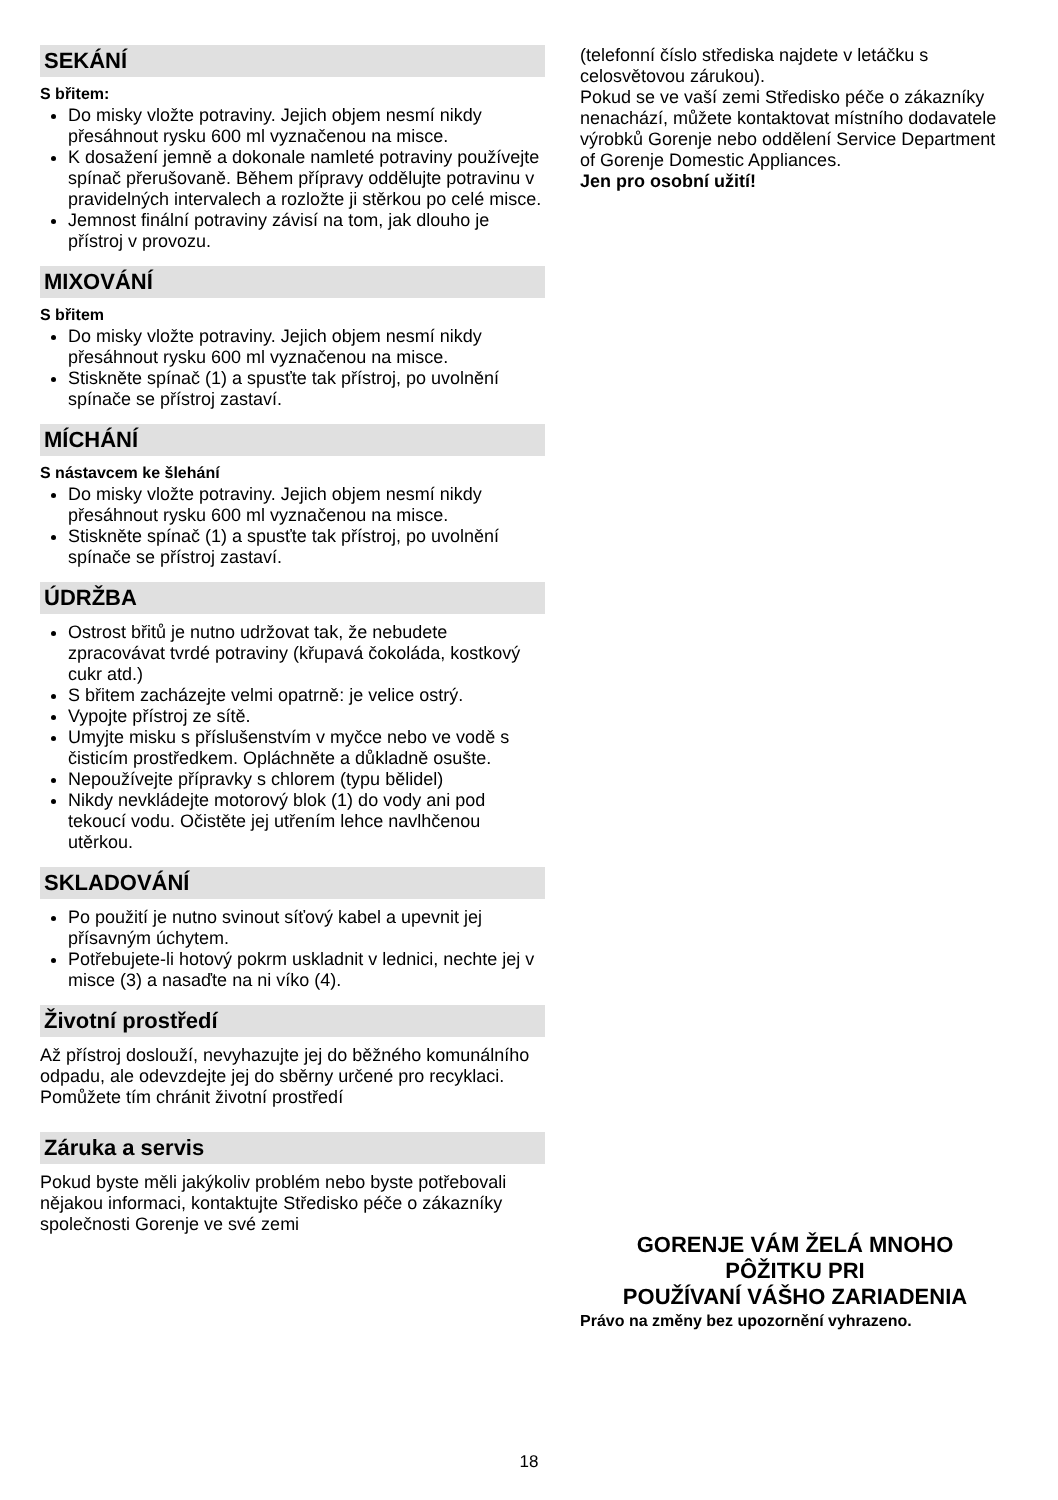SEKÁNÍ
S břitem:
Do misky vložte potraviny. Jejich objem nesmí nikdy přesáhnout rysku 600 ml vyznačenou na misce.
K dosažení jemně a dokonale namleté potraviny používejte spínač přerušovaně. Během přípravy oddělujte potravinu v pravidelných intervalech a rozložte ji stěrkou po celé misce.
Jemnost finální potraviny závisí na tom, jak dlouho je přístroj v provozu.
MIXOVÁNÍ
S břitem
Do misky vložte potraviny. Jejich objem nesmí nikdy přesáhnout rysku 600 ml vyznačenou na misce.
Stiskněte spínač (1) a spusťte tak přístroj, po uvolnění spínače se přístroj zastaví.
MÍCHÁNÍ
S nástavcem ke šlehání
Do misky vložte potraviny. Jejich objem nesmí nikdy přesáhnout rysku 600 ml vyznačenou na misce.
Stiskněte spínač (1) a spusťte tak přístroj, po uvolnění spínače se přístroj zastaví.
ÚDRŽBA
Ostrost břitů je nutno udržovat tak, že nebudete zpracovávat tvrdé potraviny (křupavá čokoláda, kostkový cukr atd.)
S břitem zacházejte velmi opatrně: je velice ostrý.
Vypojte přístroj ze sítě.
Umyjte misku s příslušenstvím v myčce nebo ve vodě s čisticím prostředkem. Opláchněte a důkladně osušte.
Nepoužívejte přípravky s chlorem (typu bělidel)
Nikdy nevkládejte motorový blok (1) do vody ani pod tekoucí vodu. Očistěte jej utřením lehce navlhčenou utěrkou.
SKLADOVÁNÍ
Po použití je nutno svinout síťový kabel a upevnit jej přísavným úchytem.
Potřebujete-li hotový pokrm uskladnit v lednici, nechte jej v misce (3) a nasaďte na ni víko (4).
Životní prostředí
Až přístroj doslouží, nevyhazujte jej do běžného komunálního odpadu, ale odevzdejte jej do sběrny určené pro recyklaci. Pomůžete tím chránit životní prostředí
Záruka a servis
Pokud byste měli jakýkoliv problém nebo byste potřebovali nějakou informaci, kontaktujte Středisko péče o zákazníky společnosti Gorenje ve své zemi
(telefonní číslo střediska najdete v letáčku s celosvětovou zárukou).
Pokud se ve vaší zemi Středisko péče o zákazníky nenachází, můžete kontaktovat místního dodavatele výrobků Gorenje nebo oddělení Service Department of Gorenje Domestic Appliances.
Jen pro osobní užití!
GORENJE VÁM ŽELÁ MNOHO
PÔŽITKU PRI
POUŽÍVANÍ VÁŠHO ZARIADENIA
Právo na změny bez upozornění vyhrazeno.
18